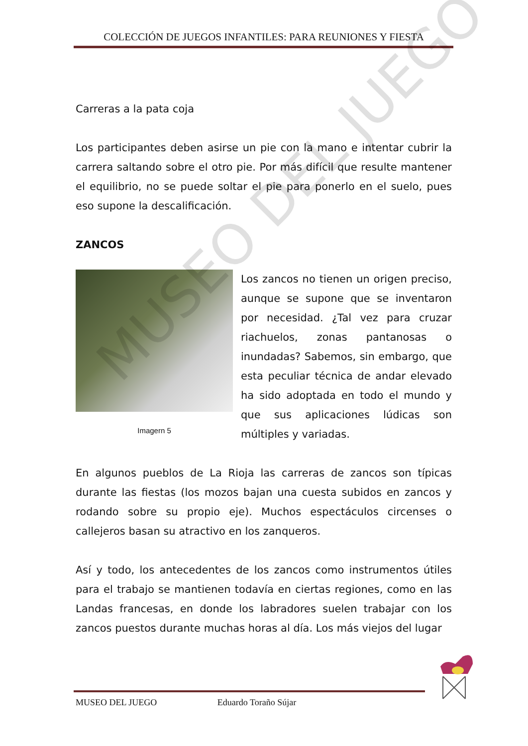COLECCIÓN DE JUEGOS INFANTILES: PARA REUNIONES Y FIESTA
Carreras a la pata coja
Los participantes deben asirse un pie con la mano e intentar cubrir la carrera saltando sobre el otro pie. Por más difícil que resulte mantener el equilibrio, no se puede soltar el pie para ponerlo en el suelo, pues eso supone la descalificación.
ZANCOS
Imagern 5
Los zancos no tienen un origen preciso, aunque se supone que se inventaron por necesidad. ¿Tal vez para cruzar riachuelos, zonas pantanosas o inundadas? Sabemos, sin embargo, que esta peculiar técnica de andar elevado ha sido adoptada en todo el mundo y que sus aplicaciones lúdicas son múltiples y variadas.
En algunos pueblos de La Rioja las carreras de zancos son típicas durante las fiestas (los mozos bajan una cuesta subidos en zancos y rodando sobre su propio eje). Muchos espectáculos circenses o callejeros basan su atractivo en los zanqueros.
Así y todo, los antecedentes de los zancos como instrumentos útiles para el trabajo se mantienen todavía en ciertas regiones, como en las Landas francesas, en donde los labradores suelen trabajar con los zancos puestos durante muchas horas al día. Los más viejos del lugar
MUSEO DEL JUEGO
MUSEO DEL JUEGO Eduardo Toraño Sújar